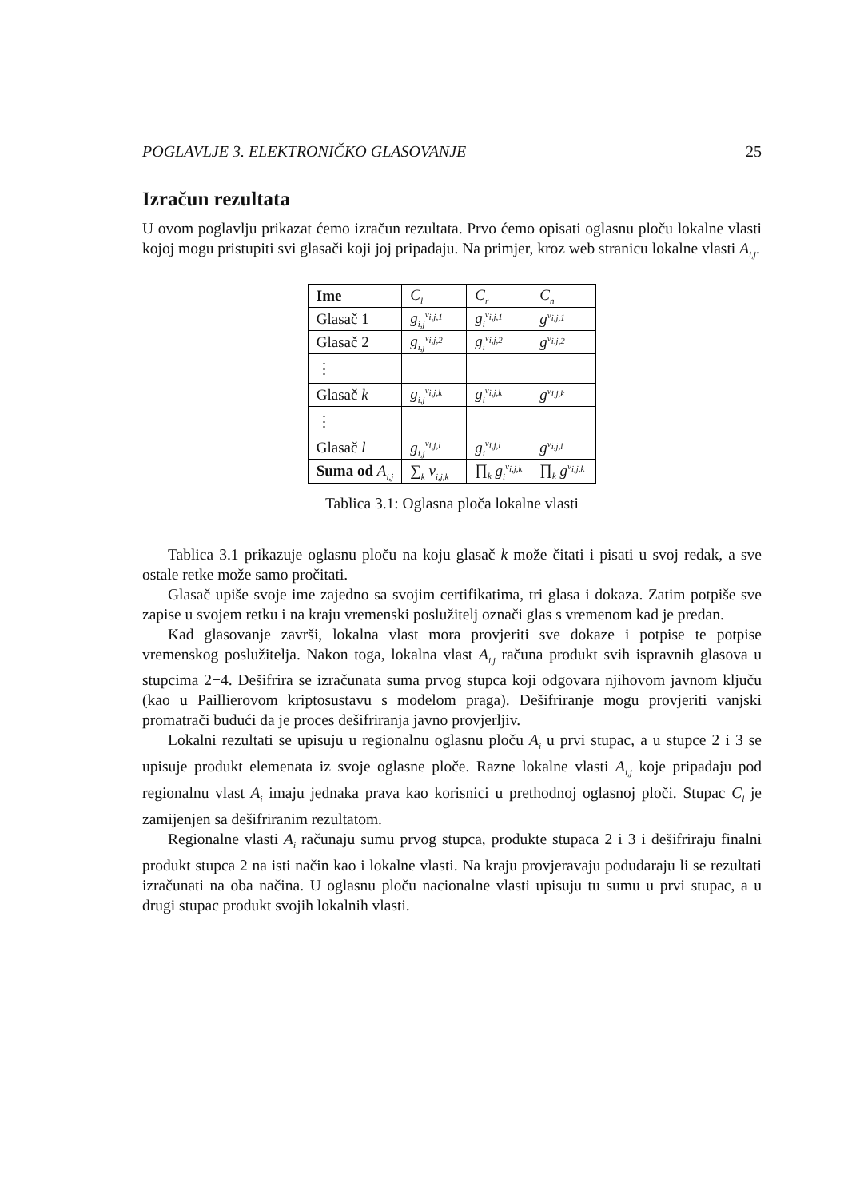POGLAVLJE 3. ELEKTRONIČKO GLASOVANJE 25
Izračun rezultata
U ovom poglavlju prikazat ćemo izračun rezultata. Prvo ćemo opisati oglasnu ploču lokalne vlasti kojoj mogu pristupiti svi glasači koji joj pripadaju. Na primjer, kroz web stranicu lokalne vlasti A<sub>i,j</sub>.
| Ime | C<sub>l</sub> | C<sub>r</sub> | C<sub>n</sub> |
| Glasač 1 | g<sub>i,j</sub><sup>v<sub>i,j,1</sub></sup> | g<sub>i</sub><sup>v<sub>i,j,1</sub></sup> | g<sup>v<sub>i,j,1</sub></sup> |
| Glasač 2 | g<sub>i,j</sub><sup>v<sub>i,j,2</sub></sup> | g<sub>i</sub><sup>v<sub>i,j,2</sub></sup> | g<sup>v<sub>i,j,2</sub></sup> |
| ⋮ | | | |
| Glasač k | g<sub>i,j</sub><sup>v<sub>i,j,k</sub></sup> | g<sub>i</sub><sup>v<sub>i,j,k</sub></sup> | g<sup>v<sub>i,j,k</sub></sup> |
| ⋮ | | | |
| Glasač l | g<sub>i,j</sub><sup>v<sub>i,j,l</sub></sup> | g<sub>i</sub><sup>v<sub>i,j,l</sub></sup> | g<sup>v<sub>i,j,l</sub></sup> |
| Suma od A<sub>i,j</sub> | ∑<sub>k</sub> v<sub>i,j,k</sub> | ∏<sub>k</sub> g<sub>i</sub><sup>v<sub>i,j,k</sub></sup> | ∏<sub>k</sub> g<sup>v<sub>i,j,k</sub></sup> |
Tablica 3.1: Oglasna ploča lokalne vlasti
Tablica 3.1 prikazuje oglasnu ploču na koju glasač k može čitati i pisati u svoj redak, a sve ostale retke može samo pročitati.
Glasač upiše svoje ime zajedno sa svojim certifikatima, tri glasa i dokaza. Zatim potpiše sve zapise u svojem retku i na kraju vremenski poslužitelj označi glas s vremenom kad je predan.
Kad glasovanje završi, lokalna vlast mora provjeriti sve dokaze i potpise te potpise vremenskog poslužitelja. Nakon toga, lokalna vlast A<sub>i,j</sub> računa produkt svih ispravnih glasova u stupcima 2−4. Dešifrira se izračunata suma prvog stupca koji odgovara njihovom javnom ključu (kao u Paillierovom kriptosustavu s modelom praga). Dešifriranje mogu provjeriti vanjski promatrači budući da je proces dešifriranja javno provjerljiv.
Lokalni rezultati se upisuju u regionalnu oglasnu ploču A<sub>i</sub> u prvi stupac, a u stupce 2 i 3 se upisuje produkt elemenata iz svoje oglasne ploče. Razne lokalne vlasti A<sub>i,j</sub> koje pripadaju pod regionalnu vlast A<sub>i</sub> imaju jednaka prava kao korisnici u prethodnoj oglasnoj ploči. Stupac C<sub>l</sub> je zamijenjen sa dešifriranim rezultatom.
Regionalne vlasti A<sub>i</sub> računaju sumu prvog stupca, produkte stupaca 2 i 3 i dešifriraju finalni produkt stupca 2 na isti način kao i lokalne vlasti. Na kraju provjeravaju podudaraju li se rezultati izračunati na oba načina. U oglasnu ploču nacionalne vlasti upisuju tu sumu u prvi stupac, a u drugi stupac produkt svojih lokalnih vlasti.